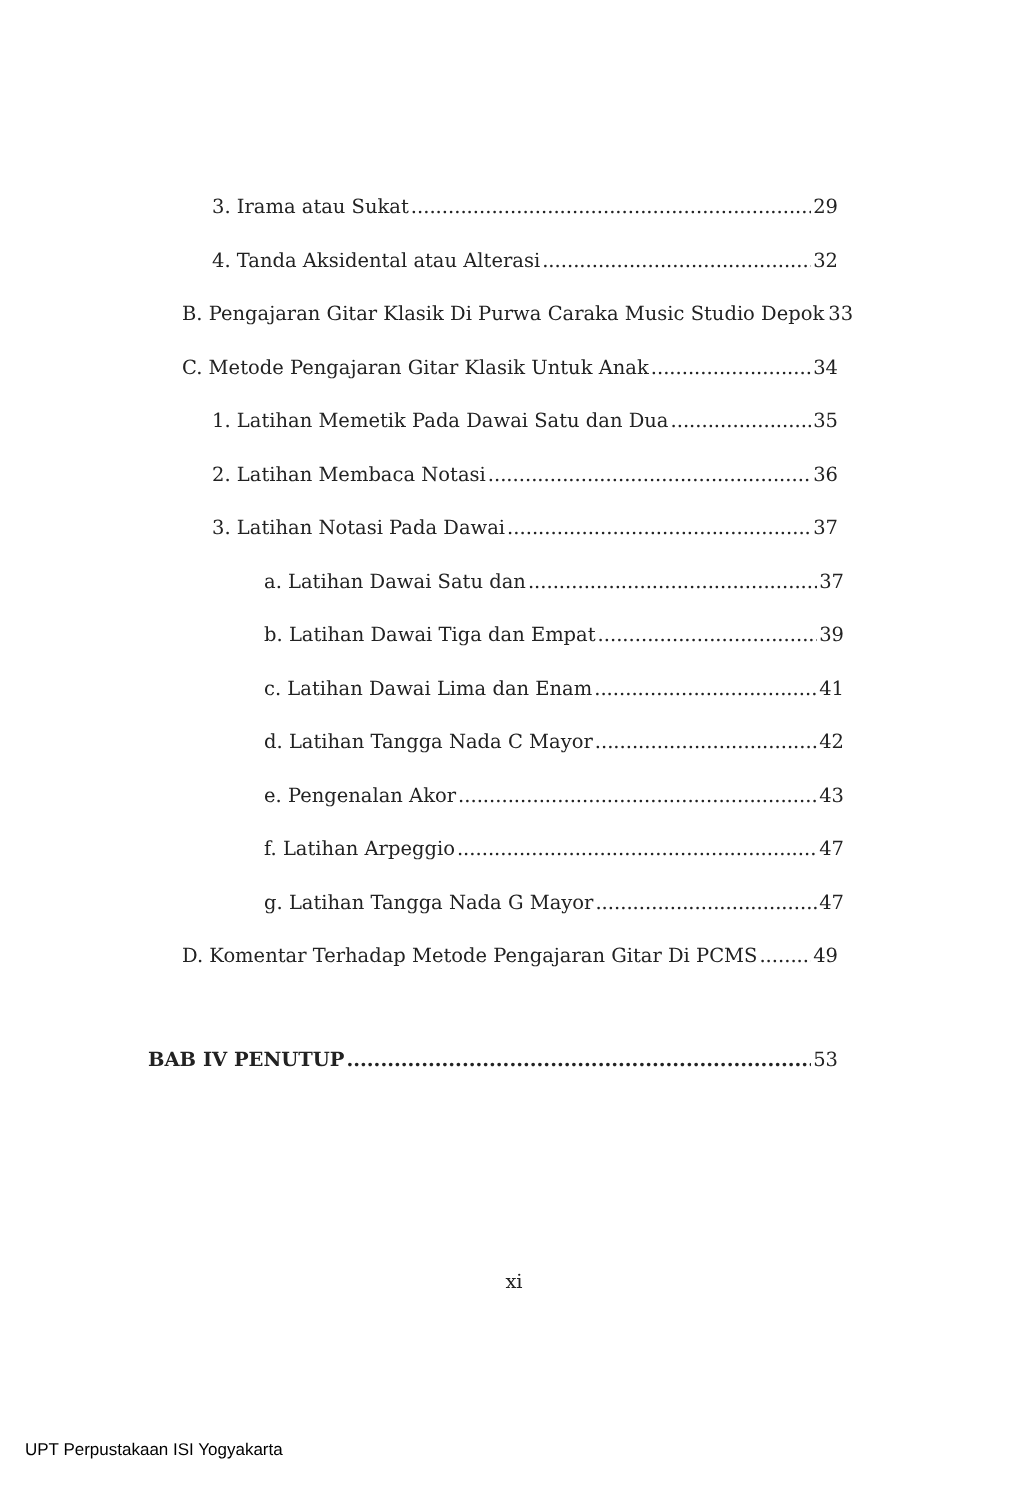3. Irama atau Sukat 29
4. Tanda Aksidental atau Alterasi 32
B. Pengajaran Gitar Klasik Di Purwa Caraka Music Studio Depok 33
C. Metode Pengajaran Gitar Klasik Untuk Anak 34
1. Latihan Memetik Pada Dawai Satu dan Dua 35
2. Latihan Membaca Notasi 36
3. Latihan Notasi Pada Dawai 37
a. Latihan Dawai Satu dan 37
b. Latihan Dawai Tiga dan Empat 39
c. Latihan Dawai Lima dan Enam 41
d. Latihan Tangga Nada C Mayor 42
e. Pengenalan Akor 43
f. Latihan Arpeggio 47
g. Latihan Tangga Nada G Mayor 47
D. Komentar Terhadap Metode Pengajaran Gitar Di PCMS 49
BAB IV PENUTUP 53
xi
UPT Perpustakaan ISI Yogyakarta